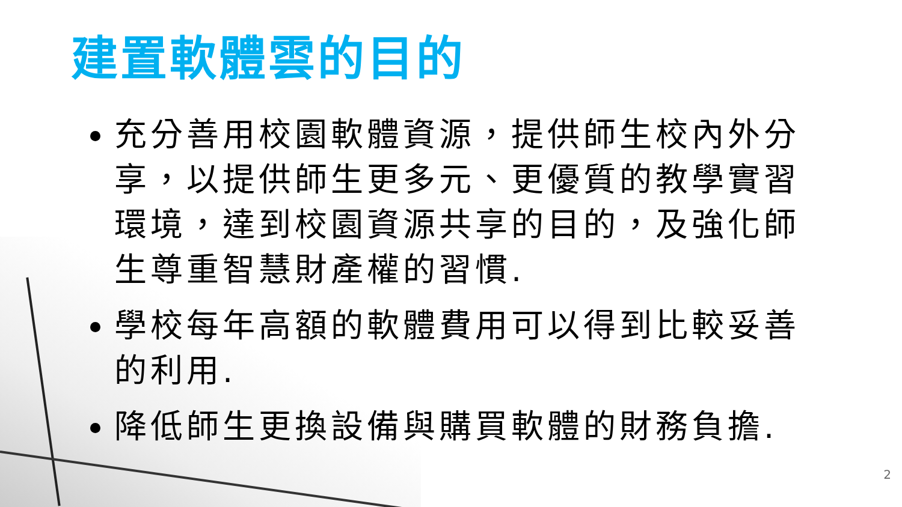建置軟體雲的目的
充分善用校園軟體資源，提供師生校內外分享，以提供師生更多元、更優質的教學實習環境，達到校園資源共享的目的，及強化師生尊重智慧財產權的習慣.
學校每年高額的軟體費用可以得到比較妥善的利用.
降低師生更換設備與購買軟體的財務負擔.
2